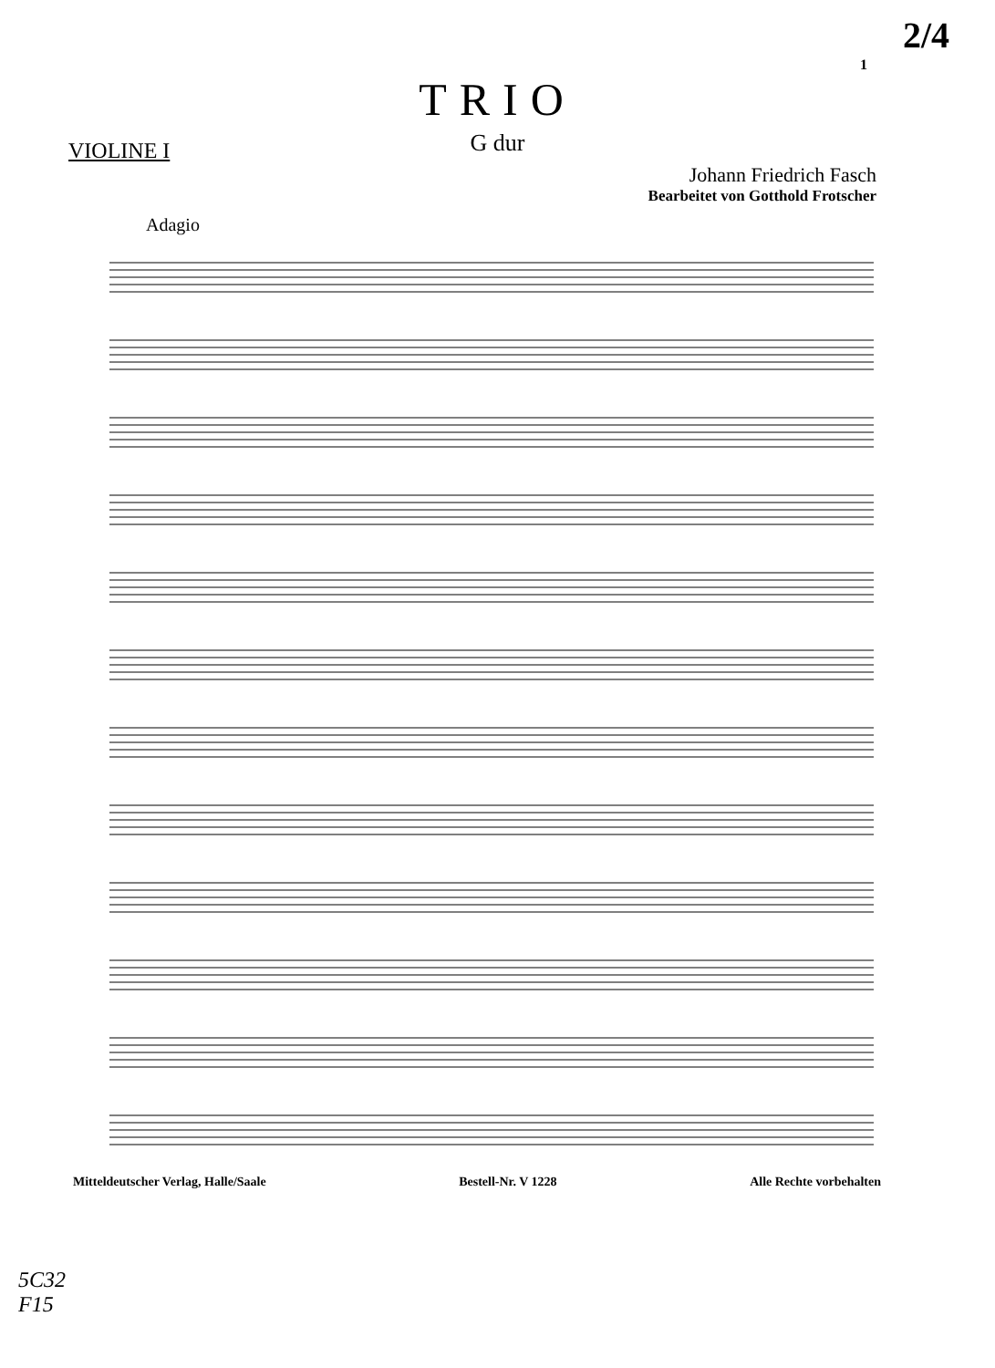2/4
1
TRIO
G dur
VIOLINE I
Johann Friedrich Fasch
Bearbeitet von Gotthold Frotscher
Adagio
Mitteldeutscher Verlag, Halle/Saale Bestell-Nr. V 1228 Alle Rechte vorbehalten
5C32
F15